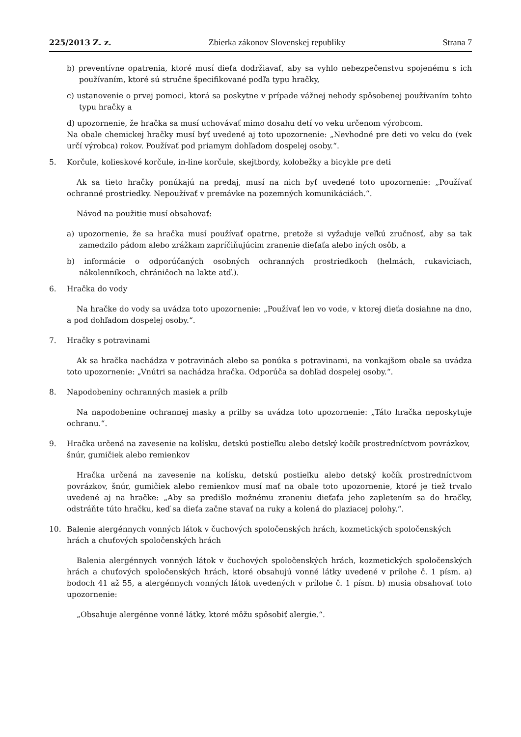225/2013 Z. z. Zbierka zákonov Slovenskej republiky Strana 7
b) preventívne opatrenia, ktoré musí dieťa dodržiavať, aby sa vyhlo nebezpečenstvu spojenému s ich používaním, ktoré sú stručne špecifikované podľa typu hračky,
c) ustanovenie o prvej pomoci, ktorá sa poskytne v prípade vážnej nehody spôsobenej používaním tohto typu hračky a
d) upozornenie, že hračka sa musí uchovávať mimo dosahu detí vo veku určenom výrobcom.
Na obale chemickej hračky musí byť uvedené aj toto upozornenie: „Nevhodné pre deti vo veku do (vek určí výrobca) rokov. Používať pod priamym dohľadom dospelej osoby.“.
5. Korčule, kolieskové korčule, in-line korčule, skejtbordy, kolobežky a bicykle pre deti
Ak sa tieto hračky ponúkajú na predaj, musí na nich byť uvedené toto upozornenie: „Používať ochranné prostriedky. Nepoužívať v premávke na pozemných komunikáciách.“.
Návod na použitie musí obsahovať:
a) upozornenie, že sa hračka musí používať opatrne, pretože si vyžaduje veľkú zručnosť, aby sa tak zamedzilo pádom alebo zrážkam zapríčiňujúcim zranenie dieťaťa alebo iných osôb, a
b) informácie o odporúčaných osobných ochranných prostriedkoch (helmách, rukaviciach, nákolenníkoch, chráničoch na lakte atď.).
6. Hračka do vody
Na hračke do vody sa uvádza toto upozornenie: „Používať len vo vode, v ktorej dieťa dosiahne na dno, a pod dohľadom dospelej osoby.“.
7. Hračky s potravinami
Ak sa hračka nachádza v potravinách alebo sa ponúka s potravinami, na vonkajšom obale sa uvádza toto upozornenie: „Vnútri sa nachádza hračka. Odporúča sa dohľad dospelej osoby.“.
8. Napodobeniny ochranných masiek a prílb
Na napodobenine ochrannej masky a prilby sa uvádza toto upozornenie: „Táto hračka neposkytuje ochranu.“.
9. Hračka určená na zavesenie na kolísku, detskú postieľku alebo detský kočík prostredníctvom povrázkov, šnúr, gumičiek alebo remienkov
Hračka určená na zavesenie na kolísku, detskú postieľku alebo detský kočík prostredníctvom povrázkov, šnúr, gumičiek alebo remienkov musí mať na obale toto upozornenie, ktoré je tiež trvalo uvedené aj na hračke: „Aby sa predišlo možnému zraneniu dieťaťa jeho zapletením sa do hračky, odstráňte túto hračku, keď sa dieťa začne stavať na ruky a kolená do plaziacej polohy.“.
10. Balenie alergénnych vonných látok v čuchových spoločenských hrách, kozmetických spoločenských hrách a chuťových spoločenských hrách
Balenia alergénnych vonných látok v čuchových spoločenských hrách, kozmetických spoločenských hrách a chuťových spoločenských hrách, ktoré obsahujú vonné látky uvedené v prílohe č. 1 písm. a) bodoch 41 až 55, a alergénnych vonných látok uvedených v prílohe č. 1 písm. b) musia obsahovať toto upozornenie:
„Obsahuje alergénne vonné látky, ktoré môžu spôsobiť alergie.“.